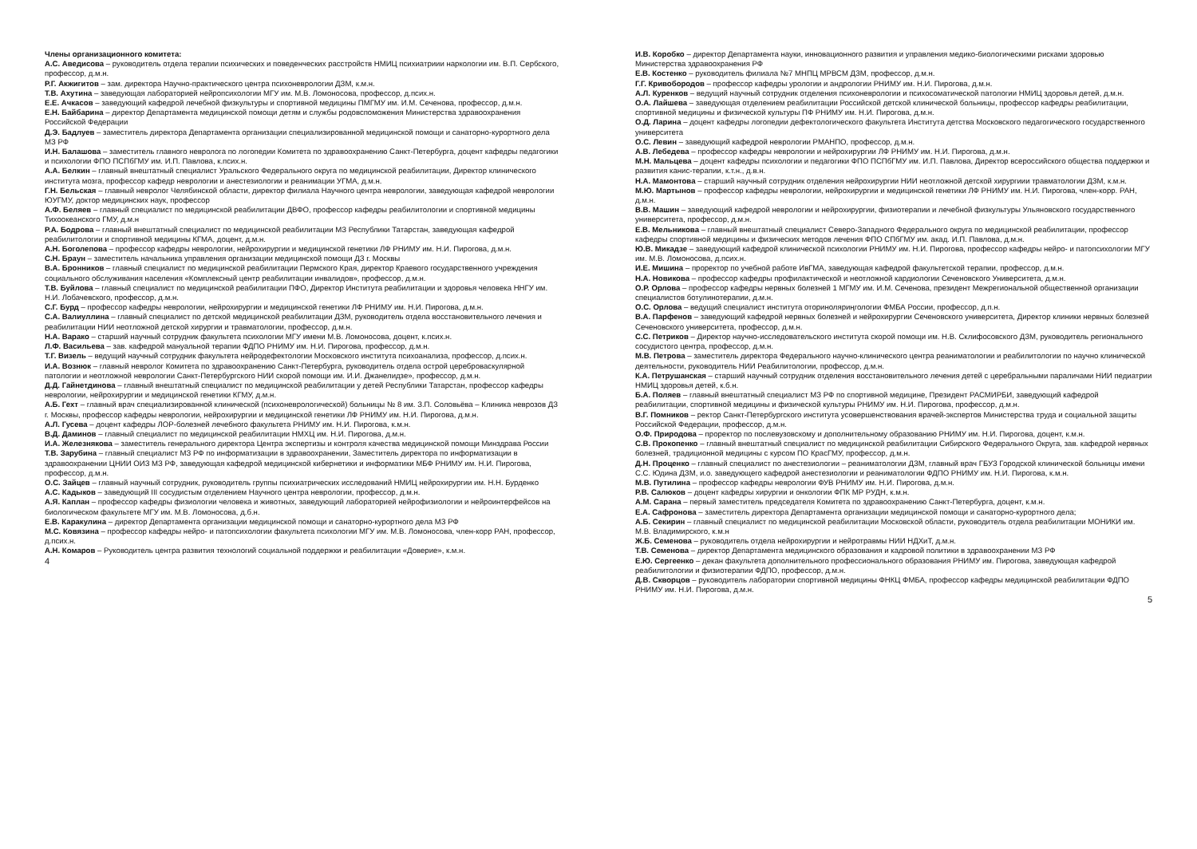Члены организационного комитета:
А.С. Аведисова – руководитель отдела терапии психических и поведенческих расстройств НМИЦ психиатриии наркологии им. В.П. Сербского, профессор, д.м.н.
Р.Г. Акжигитов – зам. директора Научно-практического центра психоневрологии ДЗМ, к.м.н.
Т.В. Ахутина – заведующая лабораторией нейропсихологии МГУ им. М.В. Ломоносова, профессор, д.псих.н.
Е.Е. Ачкасов – заведующий кафедрой лечебной физкультуры и спортивной медицины ПМГМУ им. И.М. Сеченова, профессор, д.м.н.
Е.Н. Байбарина – директор Департамента медицинской помощи детям и службы родовспоможения Министерства здравоохранения Российской Федерации
Д.Э. Бадлуев – заместитель директора Департамента организации специализированной медицинской помощи и санаторно-курортного дела МЗ РФ
И.Н. Балашова – заместитель главного невролога по логопедии Комитета по здравоохранению Санкт-Петербурга, доцент кафедры педагогики и психологии ФПО ПСПбГМУ им. И.П. Павлова, к.псих.н.
А.А. Белкин – главный внештатный специалист Уральского Федерального округа по медицинской реабилитации, Директор клинического института мозга, профессор кафедр неврологии и анестезиологии и реанимации УГМА, д.м.н.
Г.Н. Бельская – главный невролог Челябинской области, директор филиала Научного центра неврологии, заведующая кафедрой неврологии ЮУГМУ, доктор медицинских наук, профессор
А.Ф. Беляев – главный специалист по медицинской реабилитации ДВФО, профессор кафедры реабилитологии и спортивной медицины Тихоокеанского ГМУ, д.м.н
Р.А. Бодрова – главный внештатный специалист по медицинской реабилитации МЗ Республики Татарстан, заведующая кафедрой реабилитологии и спортивной медицины КГМА, доцент, д.м.н.
А.Н. Боголепова – профессор кафедры неврологии, нейрохирургии и медицинской генетики ЛФ РНИМУ им. Н.И. Пирогова, д.м.н.
С.Н. Браун – заместитель начальника управления организации медицинской помощи ДЗ г. Москвы
В.А. Бронников – главный специалист по медицинской реабилитации Пермского Края, директор Краевого государственного учреждения социального обслуживания населения «Комплексный центр реабилитации инвалидов», профессор, д.м.н.
Т.В. Буйлова – главный специалист по медицинской реабилитации ПФО, Директор Института реабилитации и здоровья человека ННГУ им. Н.И. Лобачевского, профессор, д.м.н.
С.Г. Бурд – профессор кафедры неврологии, нейрохирургии и медицинской генетики ЛФ РНИМУ им. Н.И. Пирогова, д.м.н.
С.А. Валиуллина – главный специалист по детской медицинской реабилитации ДЗМ, руководитель отдела восстановительного лечения и реабилитации НИИ неотложной детской хирургии и травматологии, профессор, д.м.н.
Н.А. Варако – старший научный сотрудник факультета психологии МГУ имени М.В. Ломоносова, доцент, к.псих.н.
Л.Ф. Васильева – зав. кафедрой мануальной терапии ФДПО РНИМУ им. Н.И. Пирогова, профессор, д.м.н.
Т.Г. Визель – ведущий научный сотрудник факультета нейродефектологии Московского института психоанализа, профессор, д.псих.н.
И.А. Вознюк – главный невролог Комитета по здравоохранению Санкт-Петербурга, руководитель отдела острой цереброваскулярной патологии и неотложной неврологии Санкт-Петербургского НИИ скорой помощи им. И.И. Джанелидзе», профессор, д.м.н.
Д.Д. Гайнетдинова – главный внештатный специалист по медицинской реабилитации у детей Республики Татарстан, профессор кафедры неврологии, нейрохирургии и медицинской генетики КГМУ, д.м.н.
А.Б. Гехт – главный врач специализированной клинической (психоневрологической) больницы № 8 им. З.П. Соловьёва – Клиника неврозов ДЗ г. Москвы, профессор кафедры неврологии, нейрохирургии и медицинской генетики ЛФ РНИМУ им. Н.И. Пирогова, д.м.н.
А.Л. Гусева – доцент кафедры ЛОР-болезней лечебного факультета РНИМУ им. Н.И. Пирогова, к.м.н.
В.Д. Даминов – главный специалист по медицинской реабилитации НМХЦ им. Н.И. Пирогова, д.м.н.
И.А. Железнякова – заместитель генерального директора Центра экспертизы и контроля качества медицинской помощи Минздрава России
Т.В. Зарубина – главный специалист МЗ РФ по информатизации в здравоохранении, Заместитель директора по информатизации в здравоохранении ЦНИИ ОИЗ МЗ РФ, заведующая кафедрой медицинской кибернетики и информатики МБФ РНИМУ им. Н.И. Пирогова, профессор, д.м.н.
О.С. Зайцев – главный научный сотрудник, руководитель группы психиатрических исследований НМИЦ нейрохирургии им. Н.Н. Бурденко
А.С. Кадыков – заведующий III сосудистым отделением Научного центра неврологии, профессор, д.м.н.
А.Я. Каплан – профессор кафедры физиологии человека и животных, заведующий лабораторией нейрофизиологии и нейроинтерфейсов на биологическом факультете МГУ им. М.В. Ломоносова, д.б.н.
Е.В. Каракулина – директор Департамента организации медицинской помощи и санаторно-курортного дела МЗ РФ
М.С. Ковязина – профессор кафедры нейро- и патопсихологии факультета психологии МГУ им. М.В. Ломоносова, член-корр РАН, профессор, д.псих.н.
А.Н. Комаров – Руководитель центра развития технологий социальной поддержки и реабилитации «Доверие», к.м.н.
4
И.В. Коробко – директор Департамента науки, инновационного развития и управления медико-биологическими рисками здоровью Министерства здравоохранения РФ
Е.В. Костенко – руководитель филиала №7 МНПЦ МРВСМ ДЗМ, профессор, д.м.н.
Г.Г. Кривобородов – профессор кафедры урологии и андрологии РНИМУ им. Н.И. Пирогова, д.м.н.
А.Л. Куренков – ведущий научный сотрудник отделения психоневрологии и психосоматической патологии НМИЦ здоровья детей, д.м.н.
О.А. Лайшева – заведующая отделением реабилитации Российской детской клинической больницы, профессор кафедры реабилитации, спортивной медицины и физической культуры ПФ РНИМУ им. Н.И. Пирогова, д.м.н.
О.Д. Ларина – доцент кафедры логопедии дефектологического факультета Института детства Московского педагогического государственного университета
О.С. Левин – заведующий кафедрой неврологии РМАНПО, профессор, д.м.н.
А.В. Лебедева – профессор кафедры неврологии и нейрохирургии ЛФ РНИМУ им. Н.И. Пирогова, д.м.н.
М.Н. Мальцева – доцент кафедры психологии и педагогики ФПО ПСПбГМУ им. И.П. Павлова, Директор всероссийского общества поддержки и развития канис-терапии, к.т.н., д.в.н.
Н.А. Мамонтова – старший научный сотрудник отделения нейрохирургии НИИ неотложной детской хирургиии травматологии ДЗМ, к.м.н.
М.Ю. Мартынов – профессор кафедры неврологии, нейрохирургии и медицинской генетики ЛФ РНИМУ им. Н.И. Пирогова, член-корр. РАН, д.м.н.
В.В. Машин – заведующий кафедрой неврологии и нейрохирургии, физиотерапии и лечебной физкультуры Ульяновского государственного университета, профессор, д.м.н.
Е.В. Мельникова – главный внештатный специалист Северо-Западного Федерального округа по медицинской реабилитации, профессор кафедры спортивной медицины и физических методов лечения ФПО СПбГМУ им. акад. И.П. Павлова, д.м.н.
Ю.В. Микадзе – заведующий кафедрой клинической психологии РНИМУ им. Н.И. Пирогова, профессор кафедры нейро- и патопсихологии МГУ им. М.В. Ломоносова, д.псих.н.
И.Е. Мишина – проректор по учебной работе ИвГМА, заведующая кафедрой факультетской терапии, профессор, д.м.н.
Н.А. Новикова – профессор кафедры профилактической и неотложной кардиологии Сеченовского Университета, д.м.н.
О.Р. Орлова – профессор кафедры нервных болезней 1 МГМУ им. И.М. Сеченова, президент Межрегиональной общественной организации специалистов ботулинотерапии, д.м.н.
О.С. Орлова – ведущий специалист института оториноляриңгологии ФМБА России, профессор, д.п.н.
В.А. Парфенов – заведующий кафедрой нервных болезней и нейрохирургии Сеченовского университета, Директор клиники нервных болезней Сеченовского университета, профессор, д.м.н.
С.С. Петриков – Директор научно-исследовательского института скорой помощи им. Н.В. Склифосовского ДЗМ, руководитель регионального сосудистого центра, профессор, д.м.н.
М.В. Петрова – заместитель директора Федерального научно-клинического центра реаниматологии и реабилитологии по научно клинической деятельности, руководитель НИИ Реабилитологии, профессор, д.м.н.
К.А. Петрушанская – старший научный сотрудник отделения восстановительного лечения детей с церебральными параличами НИИ педиатрии НМИЦ здоровья детей, к.б.н.
Б.А. Поляев – главный внештатный специалист МЗ РФ по спортивной медицине, Президент РАСМИРБИ, заведующий кафедрой реабилитации, спортивной медицины и физической культуры РНИМУ им. Н.И. Пирогова, профессор, д.м.н.
В.Г. Помников – ректор Санкт-Петербургского института усовершенствования врачей-экспертов Министерства труда и социальной защиты Российской Федерации, профессор, д.м.н.
О.Ф. Природова – проректор по послевузовскому и дополнительному образованию РНИМУ им. Н.И. Пирогова, доцент, к.м.н.
С.В. Прокопенко – главный внештатный специалист по медицинской реабилитации Сибирского Федерального Округа, зав. кафедрой нервных болезней, традиционной медицины с курсом ПО КрасГМУ, профессор, д.м.н.
Д.Н. Проценко – главный специалист по анестезиологии – реаниматологии ДЗМ, главный врач ГБУЗ Городской клинической больницы имени С.С. Юдина ДЗМ, и.о. заведующего кафедрой анестезиологии и реаниматологии ФДПО РНИМУ им. Н.И. Пирогова, к.м.н.
М.В. Путилина – профессор кафедры неврологии ФУВ РНИМУ им. Н.И. Пирогова, д.м.н.
Р.В. Салюков – доцент кафедры хирургии и онкологии ФПК МР РУДН, к.м.н.
А.М. Сарана – первый заместитель председателя Комитета по здравоохранению Санкт-Петербурга, доцент, к.м.н.
Е.А. Сафронова – заместитель директора Департамента организации медицинской помощи и санаторно-курортного дела;
А.Б. Секирин – главный специалист по медицинской реабилитации Московской области, руководитель отдела реабилитации МОНИКИ им. М.В. Владимирского, к.м.н
Ж.Б. Семенова – руководитель отдела нейрохирургии и нейротравмы НИИ НДХиТ, д.м.н.
Т.В. Семенова – директор Департамента медицинского образования и кадровой политики в здравоохранении МЗ РФ
Е.Ю. Сергеенко – декан факультета дополнительного профессионального образования РНИМУ им. Пирогова, заведующая кафедрой реабилитологии и физиотерапии ФДПО, профессор, д.м.н.
Д.В. Скворцов – руководитель лаборатории спортивной медицины ФНКЦ ФМБА, профессор кафедры медицинской реабилитации ФДПО РНИМУ им. Н.И. Пирогова, д.м.н.
5